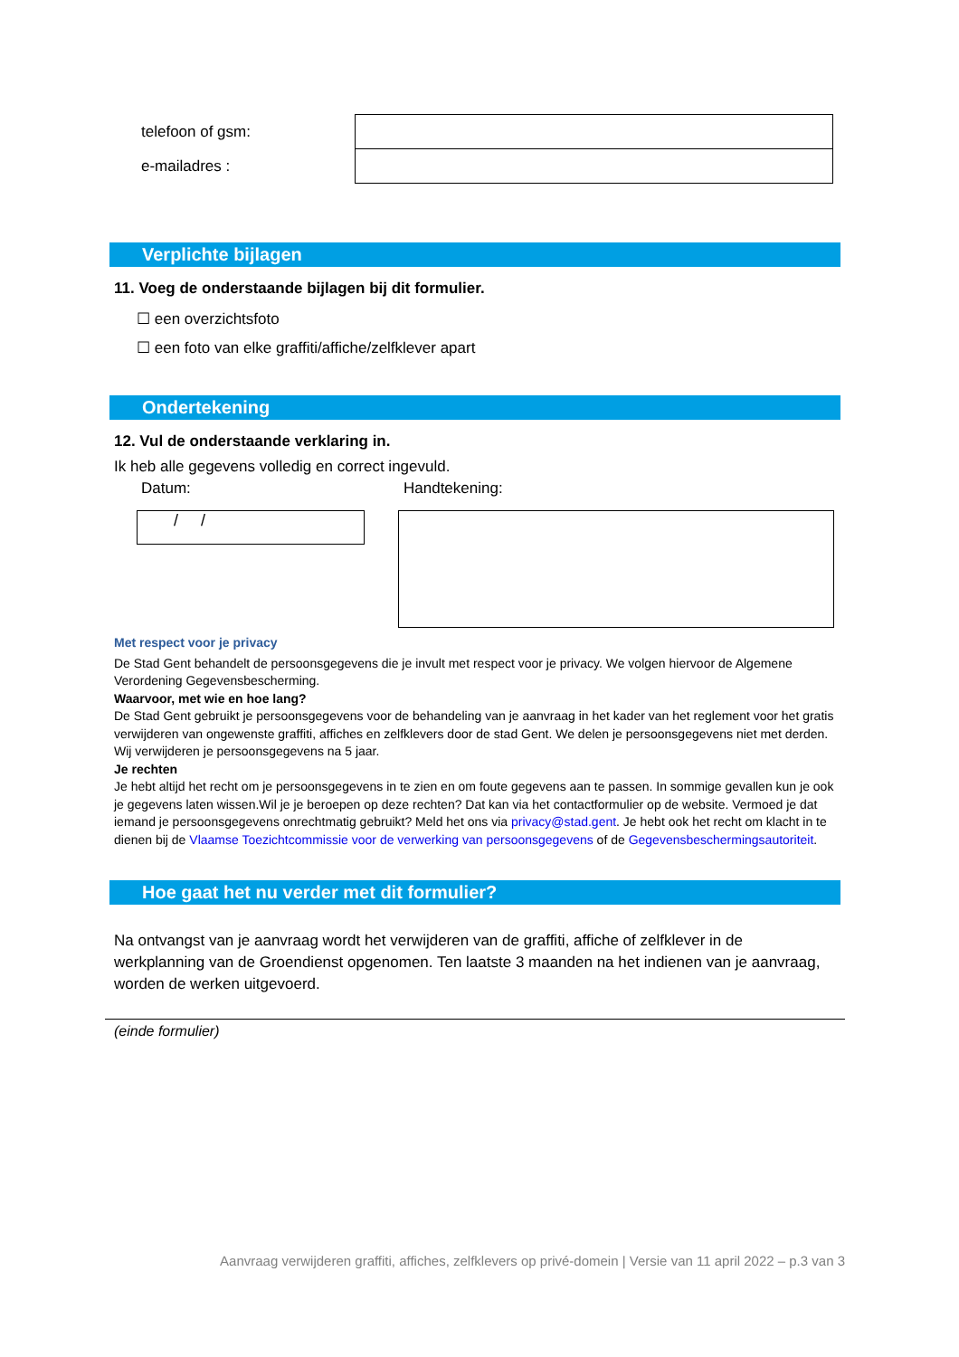| telefoon of gsm: | |
| e-mailadres : | |
Verplichte bijlagen
11. Voeg de onderstaande bijlagen bij dit formulier.
☐ een overzichtsfoto
☐ een foto van elke graffiti/affiche/zelfklever apart
Ondertekening
12. Vul de onderstaande verklaring in.
Ik heb alle gegevens volledig en correct ingevuld.
Datum: Handtekening:
/ /
Met respect voor je privacy
De Stad Gent behandelt de persoonsgegevens die je invult met respect voor je privacy. We volgen hiervoor de Algemene Verordening Gegevensbescherming.
Waarvoor, met wie en hoe lang?
De Stad Gent gebruikt je persoonsgegevens voor de behandeling van je aanvraag in het kader van het reglement voor het gratis verwijderen van ongewenste graffiti, affiches en zelfklevers door de stad Gent. We delen je persoonsgegevens niet met derden. Wij verwijderen je persoonsgegevens na 5 jaar.
Je rechten
Je hebt altijd het recht om je persoonsgegevens in te zien en om foute gegevens aan te passen. In sommige gevallen kun je ook je gegevens laten wissen.Wil je je beroepen op deze rechten? Dat kan via het contactformulier op de website. Vermoed je dat iemand je persoonsgegevens onrechtmatig gebruikt? Meld het ons via privacy@stad.gent. Je hebt ook het recht om klacht in te dienen bij de Vlaamse Toezichtcommissie voor de verwerking van persoonsgegevens of de Gegevensbeschermingsautoriteit.
Hoe gaat het nu verder met dit formulier?
Na ontvangst van je aanvraag wordt het verwijderen van de graffiti, affiche of zelfklever in de werkplanning van de Groendienst opgenomen. Ten laatste 3 maanden na het indienen van je aanvraag, worden de werken uitgevoerd.
(einde formulier)
Aanvraag verwijderen graffiti, affiches, zelfklevers op privé-domein | Versie van 11 april 2022 – p.3 van 3